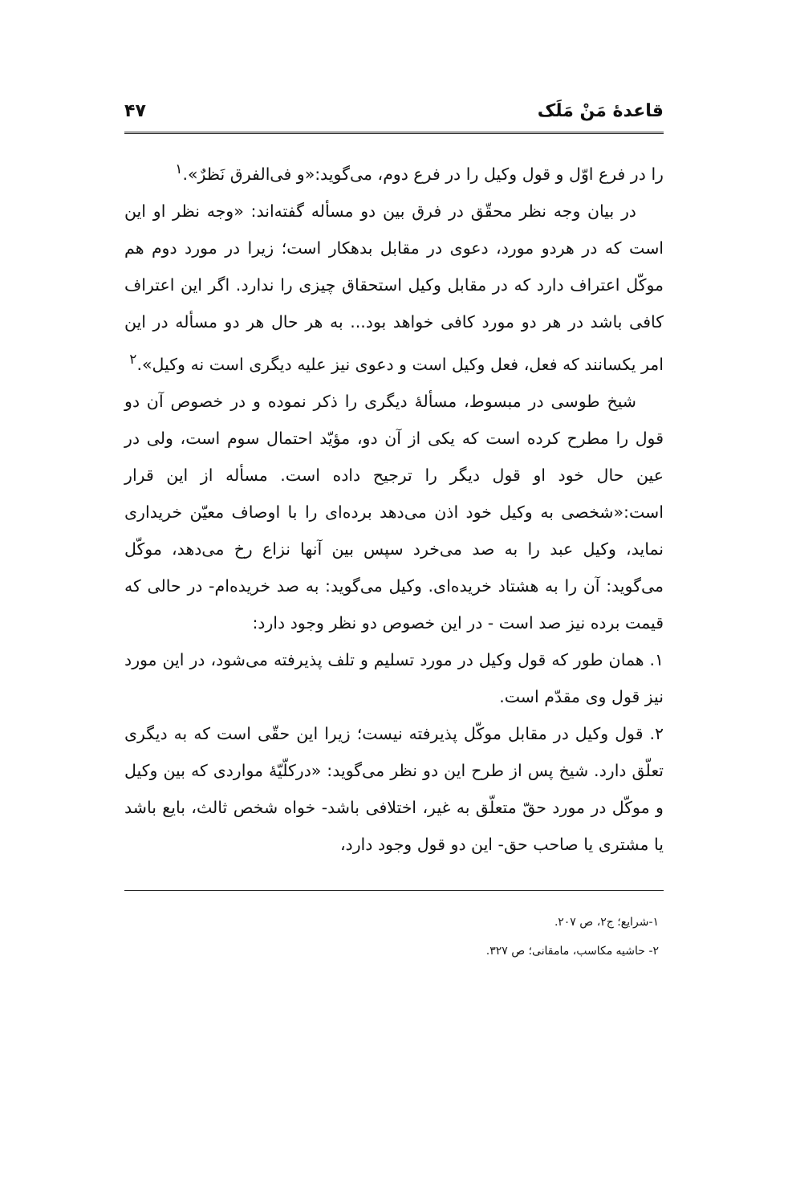قاعدهٔ مَنْ مَلَک ۴۷
را در فرع اوّل و قول وکیل را در فرع دوم، می‌گوید:«و فی‌الفرق نَظرٌ».<sup>۱</sup>
در بیان وجه نظر محقّق در فرق بین دو مسأله گفته‌اند: «وجه نظر او این است که در هردو مورد، دعوی در مقابل بدهکار است؛ زیرا در مورد دوم هم موکّل اعتراف دارد که در مقابل وکیل استحقاق چیزی را ندارد. اگر این اعتراف کافی باشد در هر دو مورد کافی خواهد بود... به هر حال هر دو مسأله در این امر یکسانند که فعل، فعل وکیل است و دعوی نیز علیه دیگری است نه وکیل».<sup>۲</sup>
شیخ طوسی در مبسوط، مسألهٔ دیگری را ذکر نموده و در خصوص آن دو قول را مطرح کرده است که یکی از آن دو، مؤیّد احتمال سوم است، ولی در عین حال خود او قول دیگر را ترجیح داده است. مسأله از این قرار است:«شخصی به وکیل خود اذن می‌دهد برده‌ای را با اوصاف معیّن خریداری نماید، وکیل عبد را به صد می‌خرد سپس بین آنها نزاع رخ می‌دهد، موکّل می‌گوید: آن را به هشتاد خریده‌ای. وکیل می‌گوید: به صد خریده‌ام- در حالی که قیمت برده نیز صد است - در این خصوص دو نظر وجود دارد:
۱. همان طور که قول وکیل در مورد تسلیم و تلف پذیرفته می‌شود، در این مورد نیز قول وی مقدّم است.
۲. قول وکیل در مقابل موکّل پذیرفته نیست؛ زیرا این حقّی است که به دیگری تعلّق دارد. شیخ پس از طرح این دو نظر می‌گوید: «درکلّیّهٔ مواردی که بین وکیل و موکّل در مورد حقّ متعلّق به غیر، اختلافی باشد- خواه شخص ثالث، بایع باشد یا مشتری یا صاحب حق- این دو قول وجود دارد،
۱-شرایع؛ ج۲، ص ۲۰۷.
۲- حاشیه مکاسب، مامقانی؛ ص ۳۲۷.